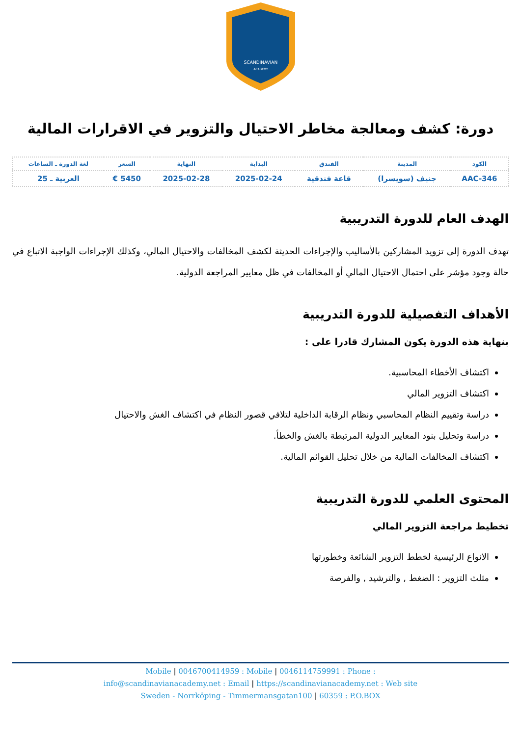SCANDINAVIAN
ACADEMY
دورة: كشف ومعالجة مخاطر الاحتيال والتزوير في الاقرارات المالية
| الكود | المدينة | الفندق | البداية | النهاية | السعر | لغة الدورة ـ الساعات |
| --- | --- | --- | --- | --- | --- | --- |
| AAC-346 | جنيف (سويسرا) | قاعة فندقية | 2025-02-24 | 2025-02-28 | 5450 € | العربية ـ 25 |
الهدف العام للدورة التدريبية
تهدف الدورة إلى تزويد المشاركين بالأساليب والإجراءات الحديثة لكشف المخالفات والاحتيال المالي، وكذلك الإجراءات الواجبة الاتباع في حالة وجود مؤشر على احتمال الاحتيال المالي أو المخالفات في ظل معايير المراجعة الدولية.
الأهداف التفصيلية للدورة التدريبية
بنهاية هذه الدورة يكون المشارك قادرا على :
اكتشاف الأخطاء المحاسبية.
اكتشاف التزوير المالي
دراسة وتقييم النظام المحاسبي ونظام الرقابة الداخلية لتلافي قصور النظام في اكتشاف الغش والاحتيال
دراسة وتحليل بنود المعايير الدولية المرتبطة بالغش والخطأ.
اكتشاف المخالفات المالية من خلال تحليل القوائم المالية.
المحتوى العلمي للدورة التدريبية
تخطيط مراجعة التزوير المالي
الانواع الرئيسية لخطط التزوير الشائعة وخطورتها
مثلث التزوير : الضغط , والترشيد , والفرصة
Mobile | 0046700414959 : Mobile | 0046114759991 : Phone :
info@scandinavianacademy.net : Email | https://scandinavianacademy.net : Web site
Sweden - Norrköping - Timmermansgatan100 | 60359 : P.O.BOX